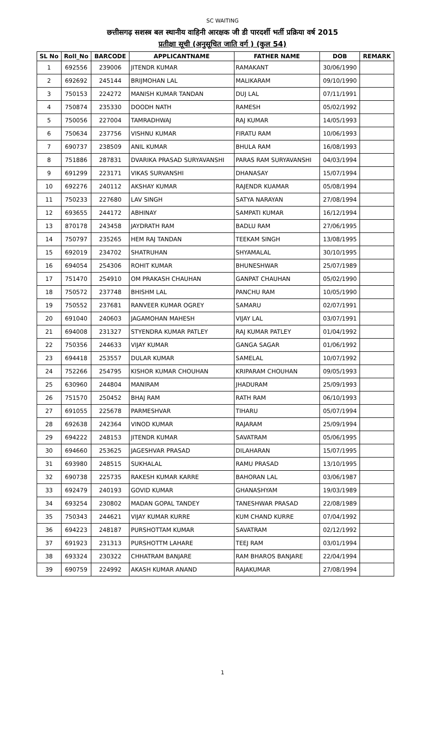SC WAITING
छत्तीसगढ़ सशस्त्र बल स्थानीय वाहिनी आरक्षक जी डी पारदर्शी भर्ती प्रक्रिया वर्ष 2015
प्रतीक्षा सूची (अनुसूचित जाति वर्ग ) (कुल 54)
| SL No | Roll_No | BARCODE | APPLICANTNAME | FATHER NAME | DOB | REMARK |
| --- | --- | --- | --- | --- | --- | --- |
| 1 | 692556 | 239006 | JITENDR KUMAR | RAMAKANT | 30/06/1990 | |
| 2 | 692692 | 245144 | BRIJMOHAN LAL | MALIKARAM | 09/10/1990 | |
| 3 | 750153 | 224272 | MANISH KUMAR TANDAN | DUJ LAL | 07/11/1991 | |
| 4 | 750874 | 235330 | DOODH NATH | RAMESH | 05/02/1992 | |
| 5 | 750056 | 227004 | TAMRADHWAJ | RAJ KUMAR | 14/05/1993 | |
| 6 | 750634 | 237756 | VISHNU KUMAR | FIRATU RAM | 10/06/1993 | |
| 7 | 690737 | 238509 | ANIL KUMAR | BHULA RAM | 16/08/1993 | |
| 8 | 751886 | 287831 | DVARIKA PRASAD SURYAVANSHI | PARAS RAM SURYAVANSHI | 04/03/1994 | |
| 9 | 691299 | 223171 | VIKAS SURVANSHI | DHANASAY | 15/07/1994 | |
| 10 | 692276 | 240112 | AKSHAY KUMAR | RAJENDR KUAMAR | 05/08/1994 | |
| 11 | 750233 | 227680 | LAV SINGH | SATYA NARAYAN | 27/08/1994 | |
| 12 | 693655 | 244172 | ABHINAY | SAMPATI KUMAR | 16/12/1994 | |
| 13 | 870178 | 243458 | JAYDRATH RAM | BADLU RAM | 27/06/1995 | |
| 14 | 750797 | 235265 | HEM RAJ TANDAN | TEEKAM SINGH | 13/08/1995 | |
| 15 | 692019 | 234702 | SHATRUHAN | SHYAMALAL | 30/10/1995 | |
| 16 | 694054 | 254306 | ROHIT KUMAR | BHUNESHWAR | 25/07/1989 | |
| 17 | 751470 | 254910 | OM PRAKASH CHAUHAN | GANPAT CHAUHAN | 05/02/1990 | |
| 18 | 750572 | 237748 | BHISHM LAL | PANCHU RAM | 10/05/1990 | |
| 19 | 750552 | 237681 | RANVEER KUMAR OGREY | SAMARU | 02/07/1991 | |
| 20 | 691040 | 240603 | JAGAMOHAN MAHESH | VIJAY LAL | 03/07/1991 | |
| 21 | 694008 | 231327 | STYENDRA KUMAR PATLEY | RAJ KUMAR PATLEY | 01/04/1992 | |
| 22 | 750356 | 244633 | VIJAY KUMAR | GANGA SAGAR | 01/06/1992 | |
| 23 | 694418 | 253557 | DULAR KUMAR | SAMELAL | 10/07/1992 | |
| 24 | 752266 | 254795 | KISHOR KUMAR CHOUHAN | KRIPARAM CHOUHAN | 09/05/1993 | |
| 25 | 630960 | 244804 | MANIRAM | JHADURAM | 25/09/1993 | |
| 26 | 751570 | 250452 | BHAJ RAM | RATH RAM | 06/10/1993 | |
| 27 | 691055 | 225678 | PARMESHVAR | TIHARU | 05/07/1994 | |
| 28 | 692638 | 242364 | VINOD KUMAR | RAJARAM | 25/09/1994 | |
| 29 | 694222 | 248153 | JITENDR KUMAR | SAVATRAM | 05/06/1995 | |
| 30 | 694660 | 253625 | JAGESHVAR PRASAD | DILAHARAN | 15/07/1995 | |
| 31 | 693980 | 248515 | SUKHALAL | RAMU PRASAD | 13/10/1995 | |
| 32 | 690738 | 225735 | RAKESH KUMAR KARRE | BAHORAN LAL | 03/06/1987 | |
| 33 | 692479 | 240193 | GOVID KUMAR | GHANASHYAM | 19/03/1989 | |
| 34 | 693254 | 230802 | MADAN GOPAL TANDEY | TANESHWAR PRASAD | 22/08/1989 | |
| 35 | 750343 | 244621 | VIJAY KUMAR KURRE | KUM CHAND KURRE | 07/04/1992 | |
| 36 | 694223 | 248187 | PURSHOTTAM KUMAR | SAVATRAM | 02/12/1992 | |
| 37 | 691923 | 231313 | PURSHOTTM LAHARE | TEEJ RAM | 03/01/1994 | |
| 38 | 693324 | 230322 | CHHATRAM BANJARE | RAM BHAROS BANJARE | 22/04/1994 | |
| 39 | 690759 | 224992 | AKASH KUMAR ANAND | RAJAKUMAR | 27/08/1994 | |
1